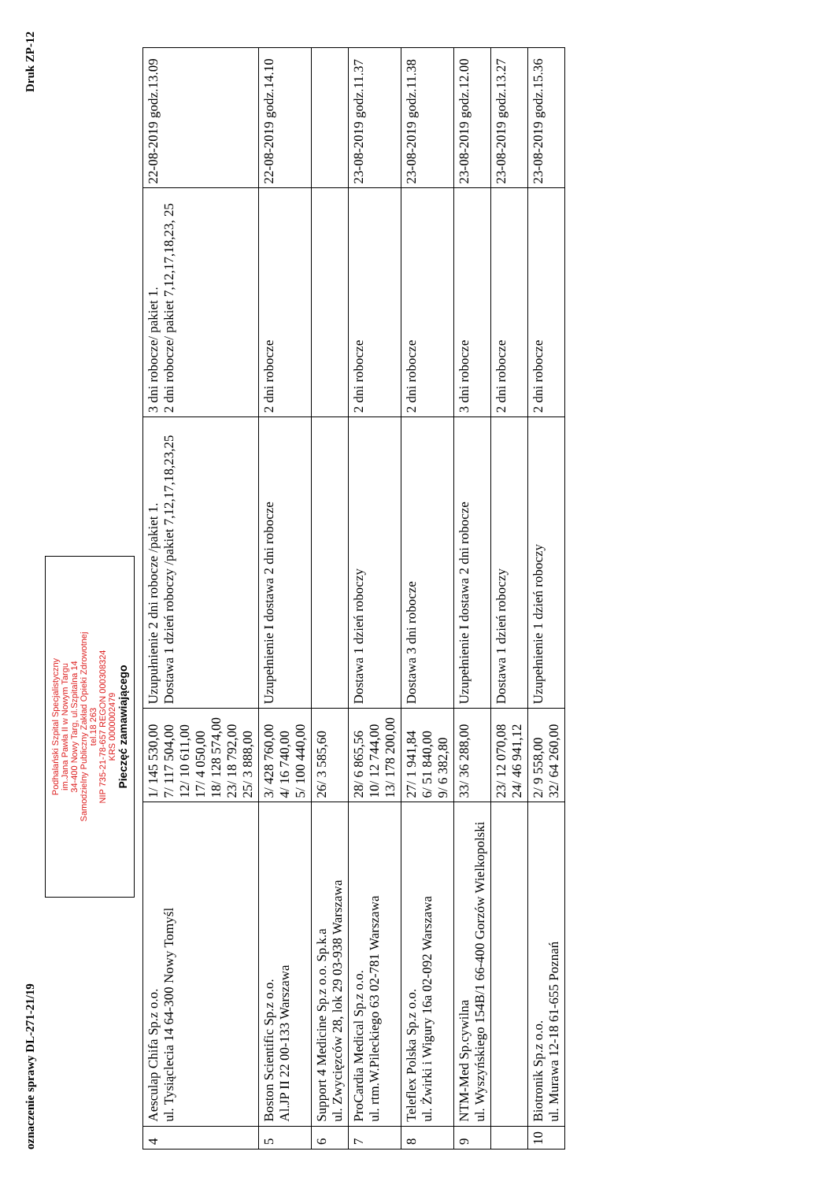oznaczenie sprawy DL-271-21/19 Druk ZP-12
Podhalański Szpital Specjalistyczny
im.Jana Pawła II w Nowym Targu
34-400 Nowy Targ, ul.Szpitalna 14
Samodzielny Publiczny Zakład Opieki Zdrowotnej
tel.18 263
NIP 735-21-78-657 REGON 000308324
KRS 0000002479
Pieczęć zamawiającego
| 4 | Aesculap Chifa Sp.z o.o. ul. Tysiąclecia 14 64-300 Nowy Tomyśl | 1/ 145 530,00 7/ 117 504,00 12/ 10 611,00 17/ 4 050,00 18/ 128 574,00 23/ 18 792,00 25/ 3 888,00 | Uzupułnienie 2 dni robocze /pakiet 1. Dostawa 1 dzień roboczy /pakiet 7,12,17,18,23,25 | 3 dni robocze/ pakiet 1. 2 dni robocze/ pakiet 7,12,17,18,23, 25 | 22-08-2019 godz.13.09 |
| 5 | Boston Scientific Sp.z o.o. Al.JP II 22 00-133 Warszawa | 3/ 428 760,00 4/ 16 740,00 5/ 100 440,00 | Uzupełnienie I dostawa 2 dni robocze | 2 dni robocze | 22-08-2019 godz.14.10 |
| 6 | Support 4 Medicine Sp.z o.o. Sp.k.a ul. Zwycięzców 28, lok 29 03-938 Warszawa | 26/ 3 585,60 | | | |
| 7 | ProCardia Medical Sp.z o.o. ul. rtm.W.Pileckiego 63 02-781 Warszawa | 28/ 6 865,56 10/ 12 744,00 13/ 178 200,00 | Dostawa 1 dzień roboczy | 2 dni robocze | 23-08-2019 godz.11.37 |
| 8 | Teleflex Polska Sp.z o.o. ul. Żwirki i Wigury 16a 02-092 Warszawa | 27/ 1 941,84 6/ 51 840,00 9/ 6 382,80 | Dostawa 3 dni robocze | 2 dni robocze | 23-08-2019 godz.11.38 |
| 9 | NTM-Med Sp.cywilna ul. Wyszyńskiego 154B/1 66-400 Gorzów Wielkopolski | 33/ 36 288,00 | Uzupełnienie I dostawa 2 dni robocze | 3 dni robocze | 23-08-2019 godz.12.00 |
| | | 23/ 12 070,08 24/ 46 941,12 | Dostawa 1 dzień roboczy | 2 dni robocze | 23-08-2019 godz.13.27 |
| 10 | Biotronik Sp.z o.o. ul. Murawa 12-18 61-655 Poznań | 2/ 9 558,00 32/ 64 260,00 | Uzupełnienie 1 dzień roboczy | 2 dni robocze | 23-08-2019 godz.15.36 |